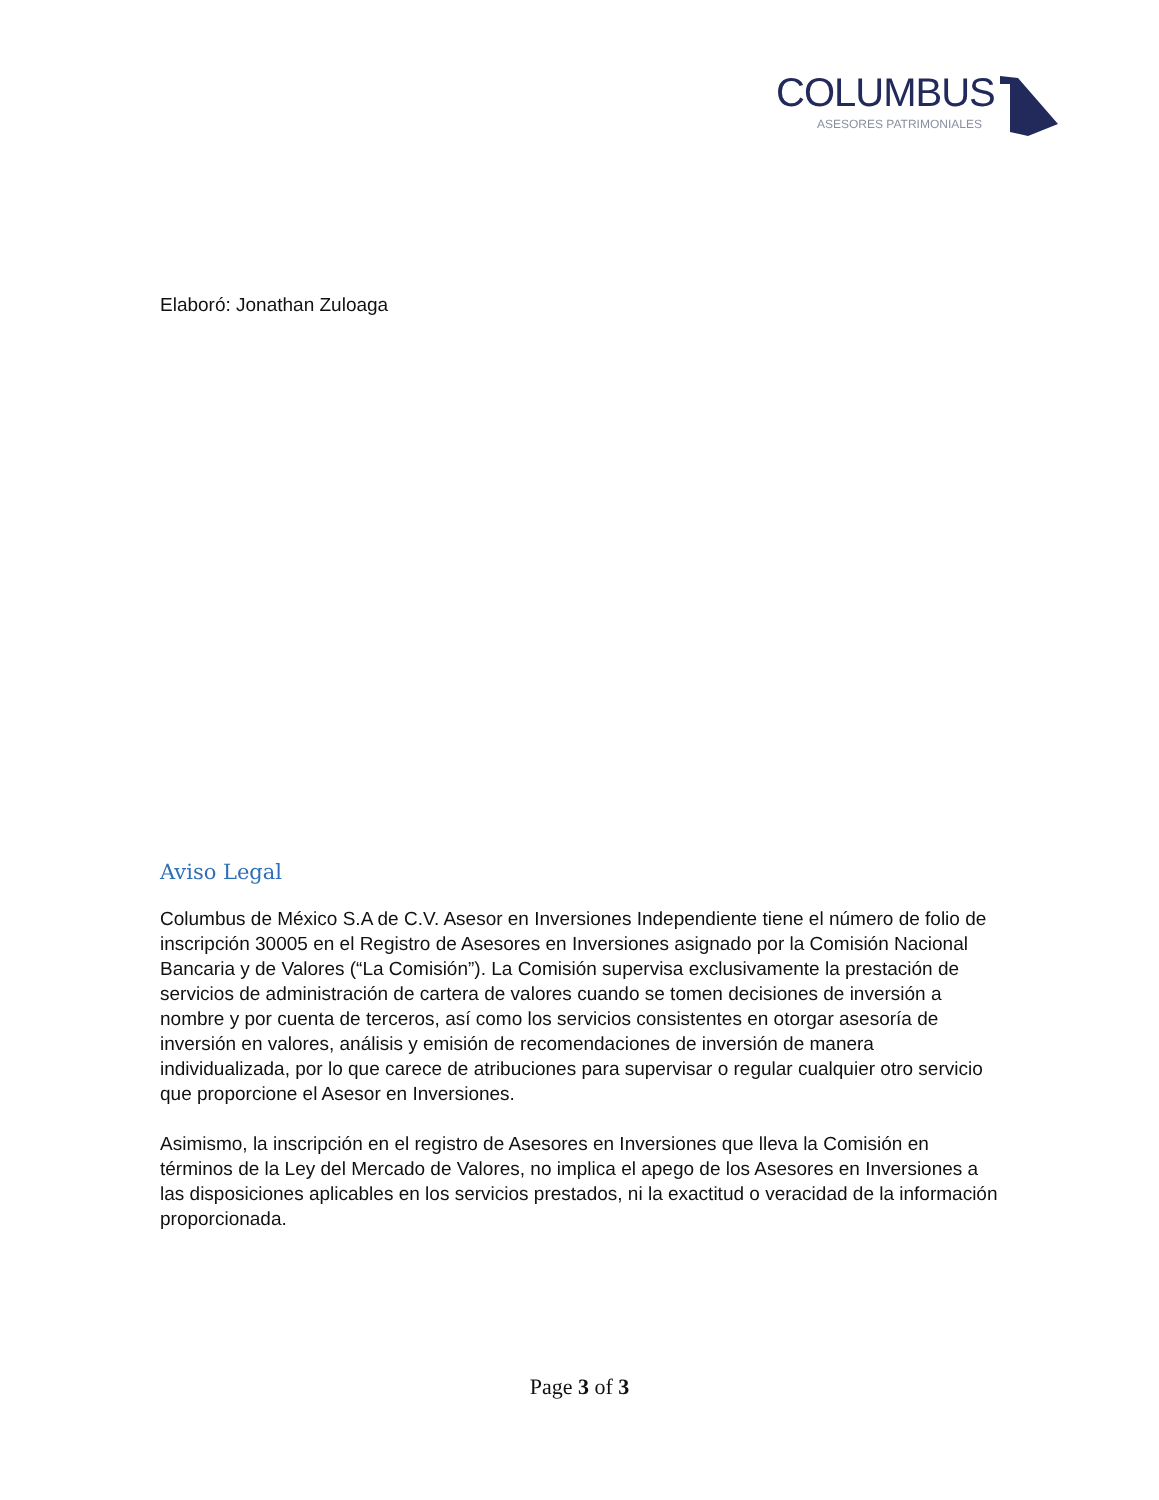COLUMBUS
ASESORES PATRIMONIALES
Elaboró: Jonathan Zuloaga
Aviso Legal
Columbus de México S.A de C.V. Asesor en Inversiones Independiente tiene el número de folio de inscripción 30005 en el Registro de Asesores en Inversiones asignado por la Comisión Nacional Bancaria y de Valores (“La Comisión”). La Comisión supervisa exclusivamente la prestación de servicios de administración de cartera de valores cuando se tomen decisiones de inversión a nombre y por cuenta de terceros, así como los servicios consistentes en otorgar asesoría de inversión en valores, análisis y emisión de recomendaciones de inversión de manera individualizada, por lo que carece de atribuciones para supervisar o regular cualquier otro servicio que proporcione el Asesor en Inversiones.
Asimismo, la inscripción en el registro de Asesores en Inversiones que lleva la Comisión en términos de la Ley del Mercado de Valores, no implica el apego de los Asesores en Inversiones a las disposiciones aplicables en los servicios prestados, ni la exactitud o veracidad de la información proporcionada.
Page 3 of 3